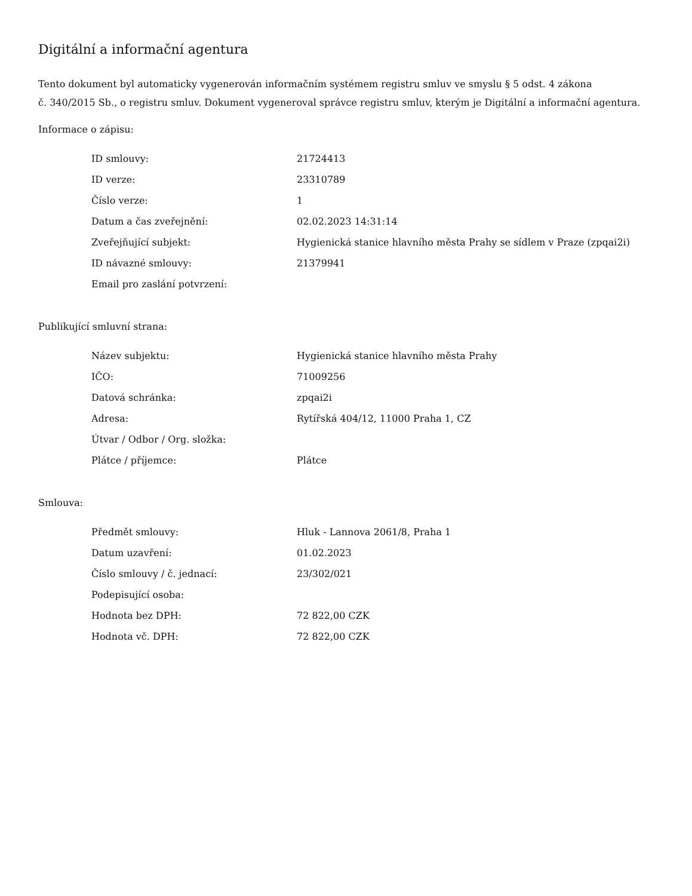Digitální a informační agentura
Tento dokument byl automaticky vygenerován informačním systémem registru smluv ve smyslu § 5 odst. 4 zákona
č. 340/2015 Sb., o registru smluv. Dokument vygeneroval správce registru smluv, kterým je Digitální a informační agentura.
Informace o zápisu:
| ID smlouvy: | 21724413 |
| ID verze: | 23310789 |
| Číslo verze: | 1 |
| Datum a čas zveřejnění: | 02.02.2023 14:31:14 |
| Zveřejňující subjekt: | Hygienická stanice hlavního města Prahy se sídlem v Praze (zpqai2i) |
| ID návazné smlouvy: | 21379941 |
| Email pro zaslání potvrzení: | |
Publikující smluvní strana:
| Název subjektu: | Hygienická stanice hlavního města Prahy |
| IČO: | 71009256 |
| Datová schránka: | zpqai2i |
| Adresa: | Rytířská 404/12, 11000 Praha 1, CZ |
| Útvar / Odbor / Org. složka: | |
| Plátce / příjemce: | Plátce |
Smlouva:
| Předmět smlouvy: | Hluk - Lannova 2061/8, Praha 1 |
| Datum uzavření: | 01.02.2023 |
| Číslo smlouvy / č. jednací: | 23/302/021 |
| Podepisující osoba: | |
| Hodnota bez DPH: | 72 822,00 CZK |
| Hodnota vč. DPH: | 72 822,00 CZK |